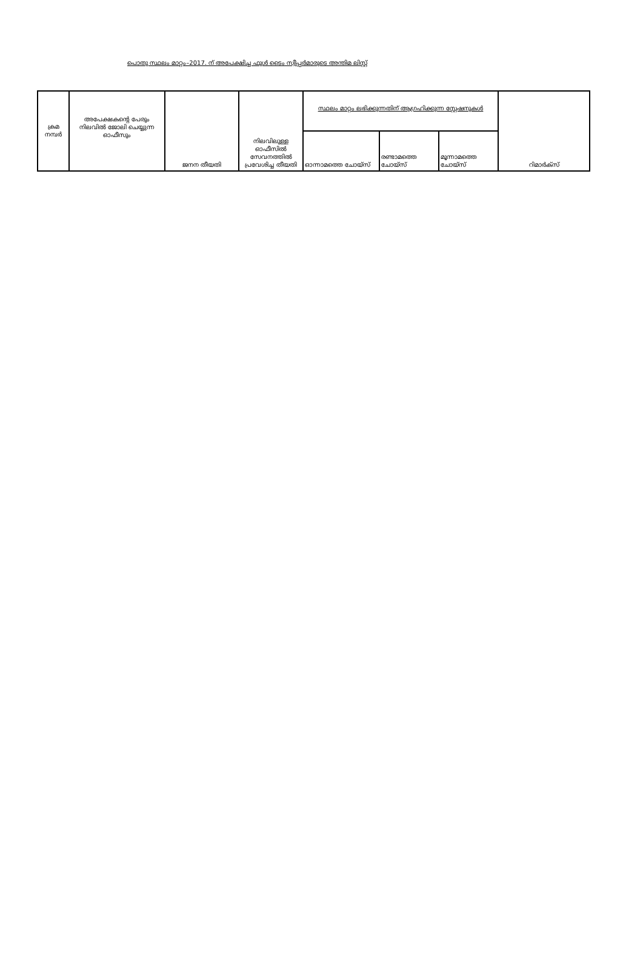പൊതു സ്ഥലം മാറ്റം–2017. ന് അപേക്ഷിച്ച ഫുൾ ടൈം സ്വീപ്പർമാരുടെ അന്തിമ ലിസ്റ്റ്
| ക്രമ നമ്പർ | അപേക്ഷകന്റെ പേരും നിലവിൽ ജോലി ചെയ്യുന്ന ഓഫീസും | ജനന തീയതി | നിലവിലുള്ള ഓഫീസിൽ സേവനത്തിൽ പ്രവേശിച്ച തീയതി | സ്ഥലം മാറ്റം ലഭിക്കുന്നതിന് ആഗ്രഹിക്കുന്ന സ്റ്റേഷനുകൾ | | | റിമാർക്സ് |
| --- | --- | --- | --- | --- | --- | --- | --- |
| | | | | ഓന്നാമത്തെ ചോയ്സ് | രണ്ടാമത്തെ ചോയ്സ് | മൂന്നാമത്തെ ചോയ്സ് | |